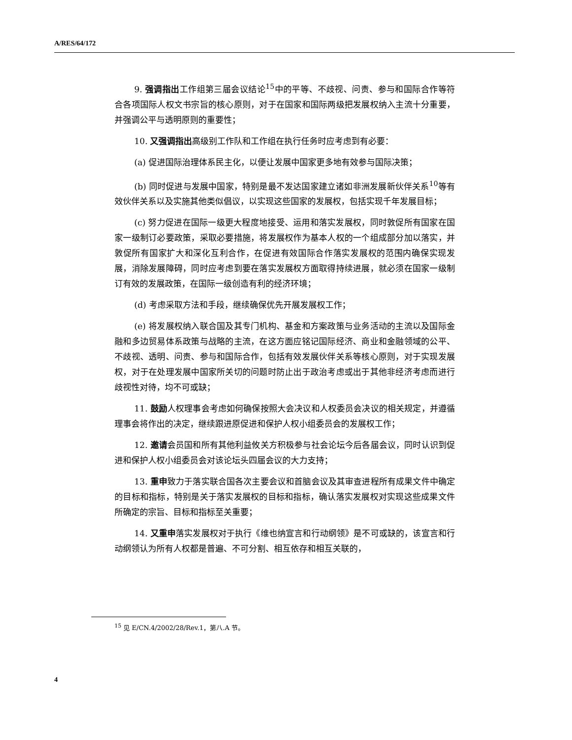A/RES/64/172
9. 强调指出工作组第三届会议结论<sup>15</sup>中的平等、不歧视、问责、参与和国际合作等符合各项国际人权文书宗旨的核心原则，对于在国家和国际两级把发展权纳入主流十分重要，并强调公平与透明原则的重要性；
10. 又强调指出高级别工作队和工作组在执行任务时应考虑到有必要：
(a) 促进国际治理体系民主化，以便让发展中国家更多地有效参与国际决策；
(b) 同时促进与发展中国家，特别是最不发达国家建立诸如非洲发展新伙伴关系<sup>10</sup>等有效伙伴关系以及实施其他类似倡议，以实现这些国家的发展权，包括实现千年发展目标；
(c) 努力促进在国际一级更大程度地接受、运用和落实发展权，同时敦促所有国家在国家一级制订必要政策，采取必要措施，将发展权作为基本人权的一个组成部分加以落实，并敦促所有国家扩大和深化互利合作，在促进有效国际合作落实发展权的范围内确保实现发展，消除发展障碍，同时应考虑到要在落实发展权方面取得持续进展，就必须在国家一级制订有效的发展政策，在国际一级创造有利的经济环境；
(d) 考虑采取方法和手段，继续确保优先开展发展权工作；
(e) 将发展权纳入联合国及其专门机构、基金和方案政策与业务活动的主流以及国际金融和多边贸易体系政策与战略的主流，在这方面应铭记国际经济、商业和金融领域的公平、不歧视、透明、问责、参与和国际合作，包括有效发展伙伴关系等核心原则，对于实现发展权，对于在处理发展中国家所关切的问题时防止出于政治考虑或出于其他非经济考虑而进行歧视性对待，均不可或缺；
11. 鼓励人权理事会考虑如何确保按照大会决议和人权委员会决议的相关规定，并遵循理事会将作出的决定，继续跟进原促进和保护人权小组委员会的发展权工作；
12. 邀请会员国和所有其他利益攸关方积极参与社会论坛今后各届会议，同时认识到促进和保护人权小组委员会对该论坛头四届会议的大力支持；
13. 重申致力于落实联合国各次主要会议和首脑会议及其审查进程所有成果文件中确定的目标和指标，特别是关于落实发展权的目标和指标，确认落实发展权对实现这些成果文件所确定的宗旨、目标和指标至关重要；
14. 又重申落实发展权对于执行《维也纳宣言和行动纲领》是不可或缺的，该宣言和行动纲领认为所有人权都是普遍、不可分割、相互依存和相互关联的，
<sup>15</sup> 见 E/CN.4/2002/28/Rev.1，第八.A 节。
4